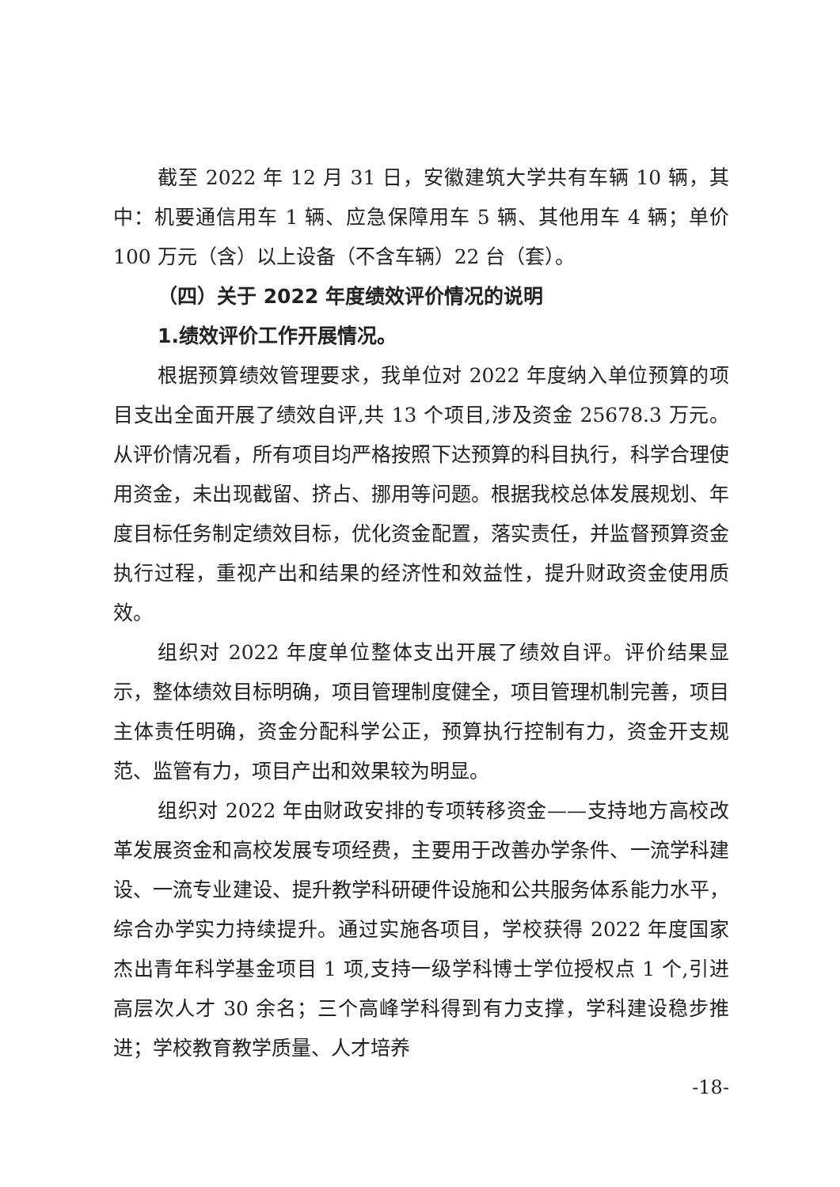截至 2022 年 12 月 31 日，安徽建筑大学共有车辆 10 辆，其中：机要通信用车 1 辆、应急保障用车 5 辆、其他用车 4 辆；单价 100 万元（含）以上设备（不含车辆）22 台（套）。
（四）关于 2022 年度绩效评价情况的说明
1.绩效评价工作开展情况。
根据预算绩效管理要求，我单位对 2022 年度纳入单位预算的项目支出全面开展了绩效自评,共 13 个项目,涉及资金 25678.3 万元。从评价情况看，所有项目均严格按照下达预算的科目执行，科学合理使用资金，未出现截留、挤占、挪用等问题。根据我校总体发展规划、年度目标任务制定绩效目标，优化资金配置，落实责任，并监督预算资金执行过程，重视产出和结果的经济性和效益性，提升财政资金使用质效。
组织对 2022 年度单位整体支出开展了绩效自评。评价结果显示，整体绩效目标明确，项目管理制度健全，项目管理机制完善，项目主体责任明确，资金分配科学公正，预算执行控制有力，资金开支规范、监管有力，项目产出和效果较为明显。
组织对 2022 年由财政安排的专项转移资金——支持地方高校改革发展资金和高校发展专项经费，主要用于改善办学条件、一流学科建设、一流专业建设、提升教学科研硬件设施和公共服务体系能力水平，综合办学实力持续提升。通过实施各项目，学校获得 2022 年度国家杰出青年科学基金项目 1 项,支持一级学科博士学位授权点 1 个,引进高层次人才 30 余名；三个高峰学科得到有力支撑，学科建设稳步推进；学校教育教学质量、人才培养
-18-